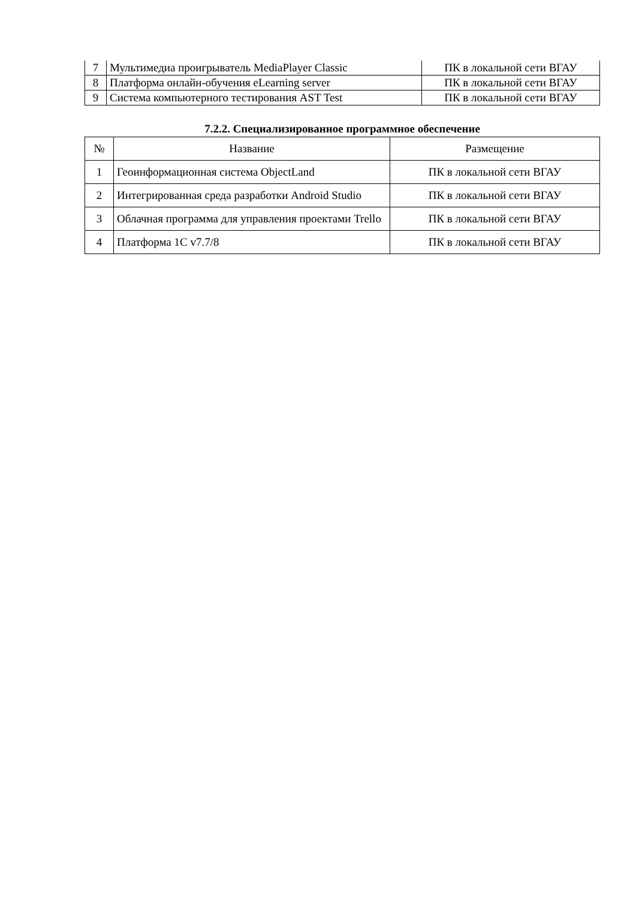| 7 | Мультимедиа проигрыватель MediaPlayer Classic | ПК в локальной сети ВГАУ |
| 8 | Платформа онлайн-обучения eLearning server | ПК в локальной сети ВГАУ |
| 9 | Система компьютерного тестирования AST Test | ПК в локальной сети ВГАУ |
7.2.2. Специализированное программное обеспечение
| № | Название | Размещение |
| --- | --- | --- |
| 1 | Геоинформационная система ObjectLand | ПК в локальной сети ВГАУ |
| 2 | Интегрированная среда разработки Android Studio | ПК в локальной сети ВГАУ |
| 3 | Облачная программа для управления проектами Trello | ПК в локальной сети ВГАУ |
| 4 | Платформа 1С v7.7/8 | ПК в локальной сети ВГАУ |